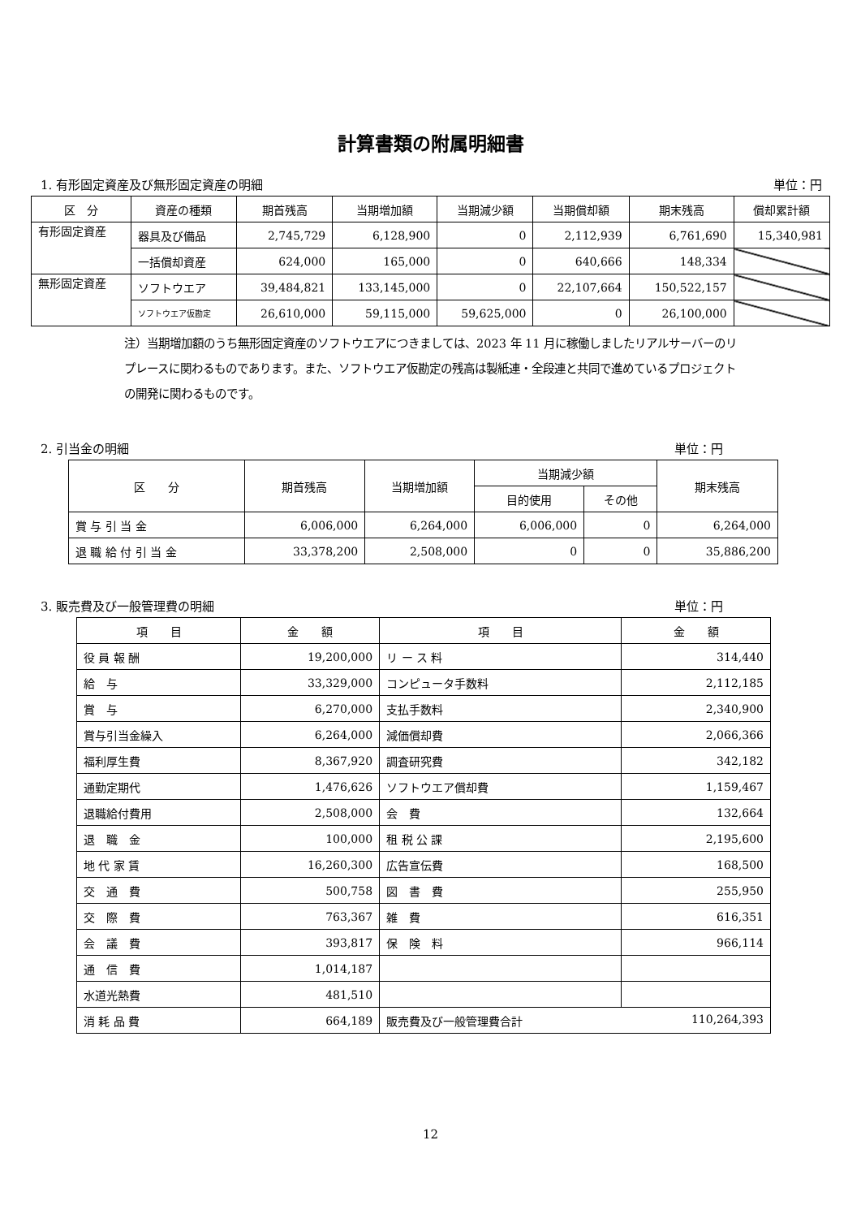計算書類の附属明細書
1. 有形固定資産及び無形固定資産の明細 単位：円
| 区 分 | 資産の種類 | 期首残高 | 当期増加額 | 当期減少額 | 当期償却額 | 期末残高 | 償却累計額 |
| --- | --- | --- | --- | --- | --- | --- | --- |
| 有形固定資産 | 器具及び備品 | 2,745,729 | 6,128,900 | 0 | 2,112,939 | 6,761,690 | 15,340,981 |
| | 一括償却資産 | 624,000 | 165,000 | 0 | 640,666 | 148,334 | |
| 無形固定資産 | ソフトウエア | 39,484,821 | 133,145,000 | 0 | 22,107,664 | 150,522,157 | |
| | ソフトウエア仮勘定 | 26,610,000 | 59,115,000 | 59,625,000 | 0 | 26,100,000 | |
注）当期増加額のうち無形固定資産のソフトウエアにつきましては、2023 年 11 月に稼働しましたリアルサーバーのリプレースに関わるものであります。また、ソフトウエア仮勘定の残高は製紙連・全段連と共同で進めているプロジェクトの開発に関わるものです。
2. 引当金の明細 単位：円
| 区 分 | 期首残高 | 当期増加額 | 当期減少額 | | 期末残高 |
| --- | --- | --- | --- | --- | --- |
| | | | 目的使用 | その他 | |
| 賞 与 引 当 金 | 6,006,000 | 6,264,000 | 6,006,000 | 0 | 6,264,000 |
| 退 職 給 付 引 当 金 | 33,378,200 | 2,508,000 | 0 | 0 | 35,886,200 |
3. 販売費及び一般管理費の明細 単位：円
| 項 目 | 金 額 | 項 目 | 金 額 |
| --- | --- | --- | --- |
| 役 員 報 酬 | 19,200,000 | リ ー ス 料 | 314,440 |
| 給 与 | 33,329,000 | コンピュータ手数料 | 2,112,185 |
| 賞 与 | 6,270,000 | 支払手数料 | 2,340,900 |
| 賞与引当金繰入 | 6,264,000 | 減価償却費 | 2,066,366 |
| 福利厚生費 | 8,367,920 | 調査研究費 | 342,182 |
| 通勤定期代 | 1,476,626 | ソフトウエア償却費 | 1,159,467 |
| 退職給付費用 | 2,508,000 | 会 費 | 132,664 |
| 退 職 金 | 100,000 | 租 税 公 課 | 2,195,600 |
| 地 代 家 賃 | 16,260,300 | 広告宣伝費 | 168,500 |
| 交 通 費 | 500,758 | 図 書 費 | 255,950 |
| 交 際 費 | 763,367 | 雑 費 | 616,351 |
| 会 議 費 | 393,817 | 保 険 料 | 966,114 |
| 通 信 費 | 1,014,187 | | |
| 水道光熱費 | 481,510 | | |
| 消 耗 品 費 | 664,189 | 販売費及び一般管理費合計 110,264,393 | |
12